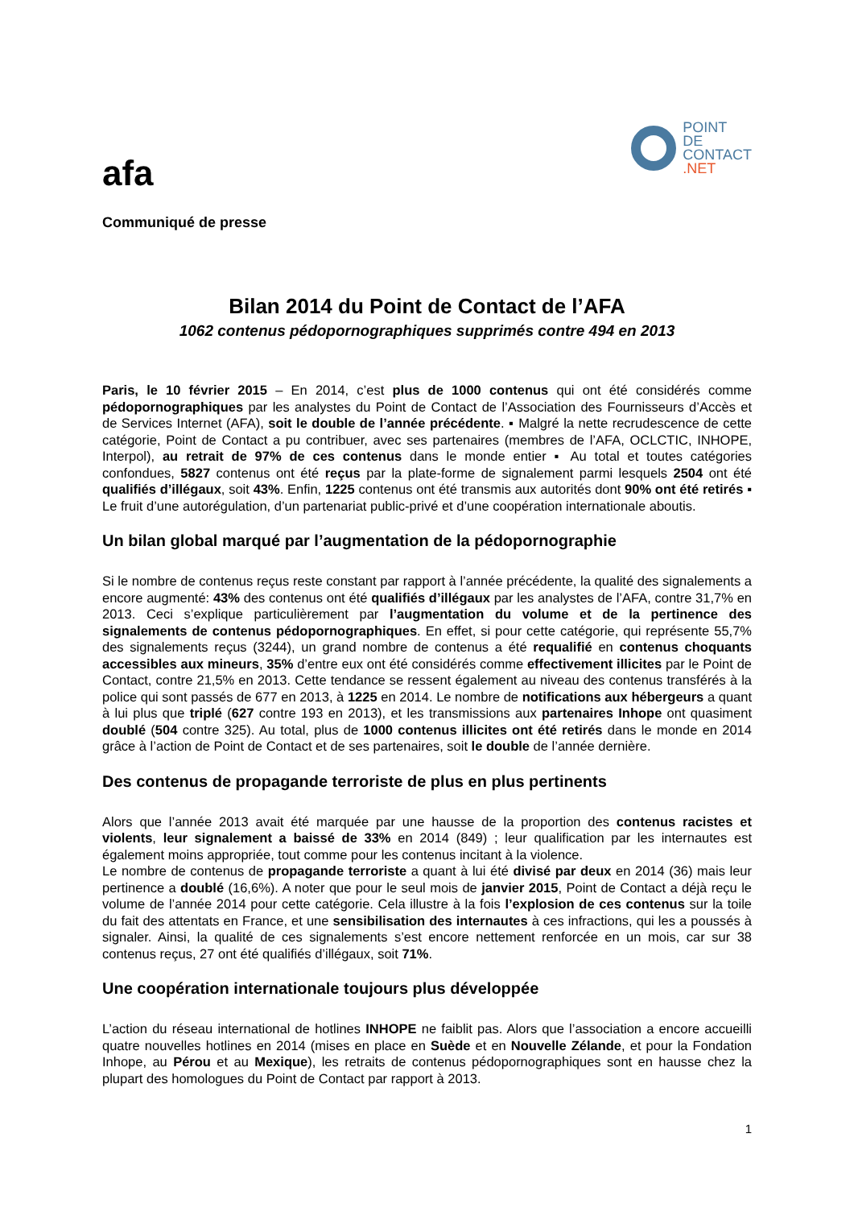afa
POINT
DE
CONTACT
.NET
Communiqué de presse
Bilan 2014 du Point de Contact de l’AFA
1062 contenus pédopornographiques supprimés contre 494 en 2013
Paris, le 10 février 2015 – En 2014, c’est plus de 1000 contenus qui ont été considérés comme pédopornographiques par les analystes du Point de Contact de l’Association des Fournisseurs d’Accès et de Services Internet (AFA), soit le double de l’année précédente. ▪ Malgré la nette recrudescence de cette catégorie, Point de Contact a pu contribuer, avec ses partenaires (membres de l’AFA, OCLCTIC, INHOPE, Interpol), au retrait de 97% de ces contenus dans le monde entier ▪ Au total et toutes catégories confondues, 5827 contenus ont été reçus par la plate-forme de signalement parmi lesquels 2504 ont été qualifiés d’illégaux, soit 43%. Enfin, 1225 contenus ont été transmis aux autorités dont 90% ont été retirés ▪ Le fruit d’une autorégulation, d’un partenariat public-privé et d’une coopération internationale aboutis.
Un bilan global marqué par l’augmentation de la pédopornographie
Si le nombre de contenus reçus reste constant par rapport à l’année précédente, la qualité des signalements a encore augmenté: 43% des contenus ont été qualifiés d’illégaux par les analystes de l’AFA, contre 31,7% en 2013. Ceci s’explique particulièrement par l’augmentation du volume et de la pertinence des signalements de contenus pédopornographiques. En effet, si pour cette catégorie, qui représente 55,7% des signalements reçus (3244), un grand nombre de contenus a été requalifié en contenus choquants accessibles aux mineurs, 35% d’entre eux ont été considérés comme effectivement illicites par le Point de Contact, contre 21,5% en 2013. Cette tendance se ressent également au niveau des contenus transférés à la police qui sont passés de 677 en 2013, à 1225 en 2014. Le nombre de notifications aux hébergeurs a quant à lui plus que triplé (627 contre 193 en 2013), et les transmissions aux partenaires Inhope ont quasiment doublé (504 contre 325). Au total, plus de 1000 contenus illicites ont été retirés dans le monde en 2014 grâce à l’action de Point de Contact et de ses partenaires, soit le double de l’année dernière.
Des contenus de propagande terroriste de plus en plus pertinents
Alors que l’année 2013 avait été marquée par une hausse de la proportion des contenus racistes et violents, leur signalement a baissé de 33% en 2014 (849) ; leur qualification par les internautes est également moins appropriée, tout comme pour les contenus incitant à la violence.
Le nombre de contenus de propagande terroriste a quant à lui été divisé par deux en 2014 (36) mais leur pertinence a doublé (16,6%). A noter que pour le seul mois de janvier 2015, Point de Contact a déjà reçu le volume de l’année 2014 pour cette catégorie. Cela illustre à la fois l’explosion de ces contenus sur la toile du fait des attentats en France, et une sensibilisation des internautes à ces infractions, qui les a poussés à signaler. Ainsi, la qualité de ces signalements s’est encore nettement renforcée en un mois, car sur 38 contenus reçus, 27 ont été qualifiés d’illégaux, soit 71%.
Une coopération internationale toujours plus développée
L’action du réseau international de hotlines INHOPE ne faiblit pas. Alors que l’association a encore accueilli quatre nouvelles hotlines en 2014 (mises en place en Suède et en Nouvelle Zélande, et pour la Fondation Inhope, au Pérou et au Mexique), les retraits de contenus pédopornographiques sont en hausse chez la plupart des homologues du Point de Contact par rapport à 2013.
1